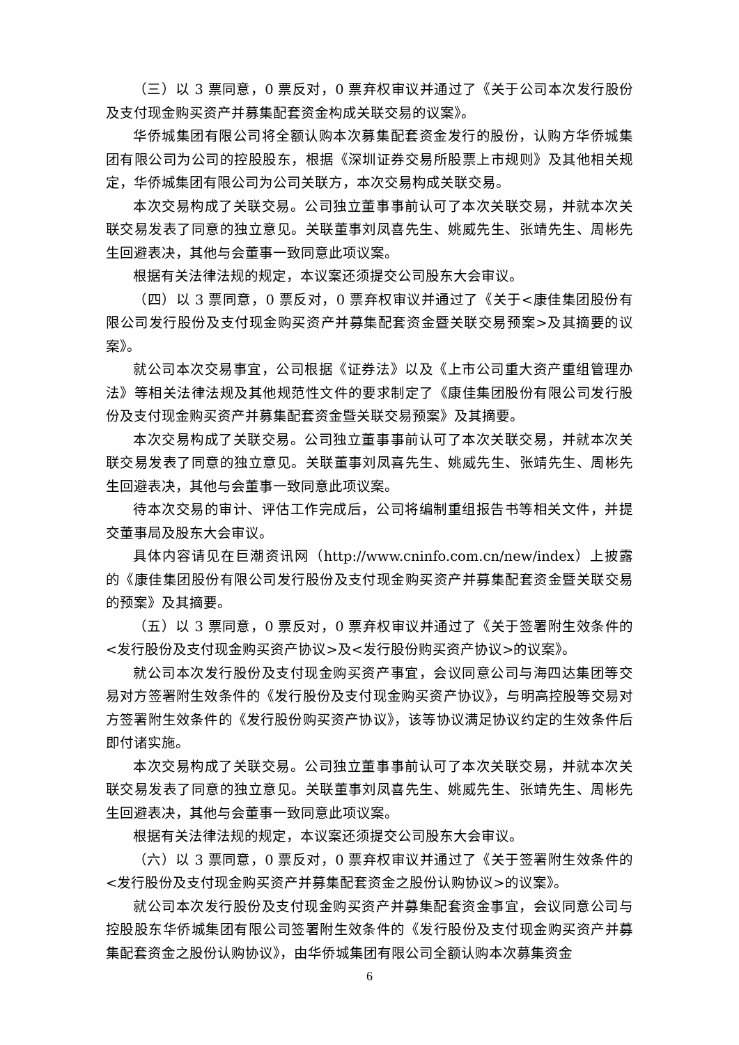（三）以 3 票同意，0 票反对，0 票弃权审议并通过了《关于公司本次发行股份及支付现金购买资产并募集配套资金构成关联交易的议案》。
华侨城集团有限公司将全额认购本次募集配套资金发行的股份，认购方华侨城集团有限公司为公司的控股股东，根据《深圳证券交易所股票上市规则》及其他相关规定，华侨城集团有限公司为公司关联方，本次交易构成关联交易。
本次交易构成了关联交易。公司独立董事事前认可了本次关联交易，并就本次关联交易发表了同意的独立意见。关联董事刘凤喜先生、姚威先生、张靖先生、周彬先生回避表决，其他与会董事一致同意此项议案。
根据有关法律法规的规定，本议案还须提交公司股东大会审议。
（四）以 3 票同意，0 票反对，0 票弃权审议并通过了《关于<康佳集团股份有限公司发行股份及支付现金购买资产并募集配套资金暨关联交易预案>及其摘要的议案》。
就公司本次交易事宜，公司根据《证券法》以及《上市公司重大资产重组管理办法》等相关法律法规及其他规范性文件的要求制定了《康佳集团股份有限公司发行股份及支付现金购买资产并募集配套资金暨关联交易预案》及其摘要。
本次交易构成了关联交易。公司独立董事事前认可了本次关联交易，并就本次关联交易发表了同意的独立意见。关联董事刘凤喜先生、姚威先生、张靖先生、周彬先生回避表决，其他与会董事一致同意此项议案。
待本次交易的审计、评估工作完成后，公司将编制重组报告书等相关文件，并提交董事局及股东大会审议。
具体内容请见在巨潮资讯网（http://www.cninfo.com.cn/new/index）上披露的《康佳集团股份有限公司发行股份及支付现金购买资产并募集配套资金暨关联交易的预案》及其摘要。
（五）以 3 票同意，0 票反对，0 票弃权审议并通过了《关于签署附生效条件的<发行股份及支付现金购买资产协议>及<发行股份购买资产协议>的议案》。
就公司本次发行股份及支付现金购买资产事宜，会议同意公司与海四达集团等交易对方签署附生效条件的《发行股份及支付现金购买资产协议》，与明高控股等交易对方签署附生效条件的《发行股份购买资产协议》，该等协议满足协议约定的生效条件后即付诸实施。
本次交易构成了关联交易。公司独立董事事前认可了本次关联交易，并就本次关联交易发表了同意的独立意见。关联董事刘凤喜先生、姚威先生、张靖先生、周彬先生回避表决，其他与会董事一致同意此项议案。
根据有关法律法规的规定，本议案还须提交公司股东大会审议。
（六）以 3 票同意，0 票反对，0 票弃权审议并通过了《关于签署附生效条件的<发行股份及支付现金购买资产并募集配套资金之股份认购协议>的议案》。
就公司本次发行股份及支付现金购买资产并募集配套资金事宜，会议同意公司与控股股东华侨城集团有限公司签署附生效条件的《发行股份及支付现金购买资产并募集配套资金之股份认购协议》，由华侨城集团有限公司全额认购本次募集资金
6